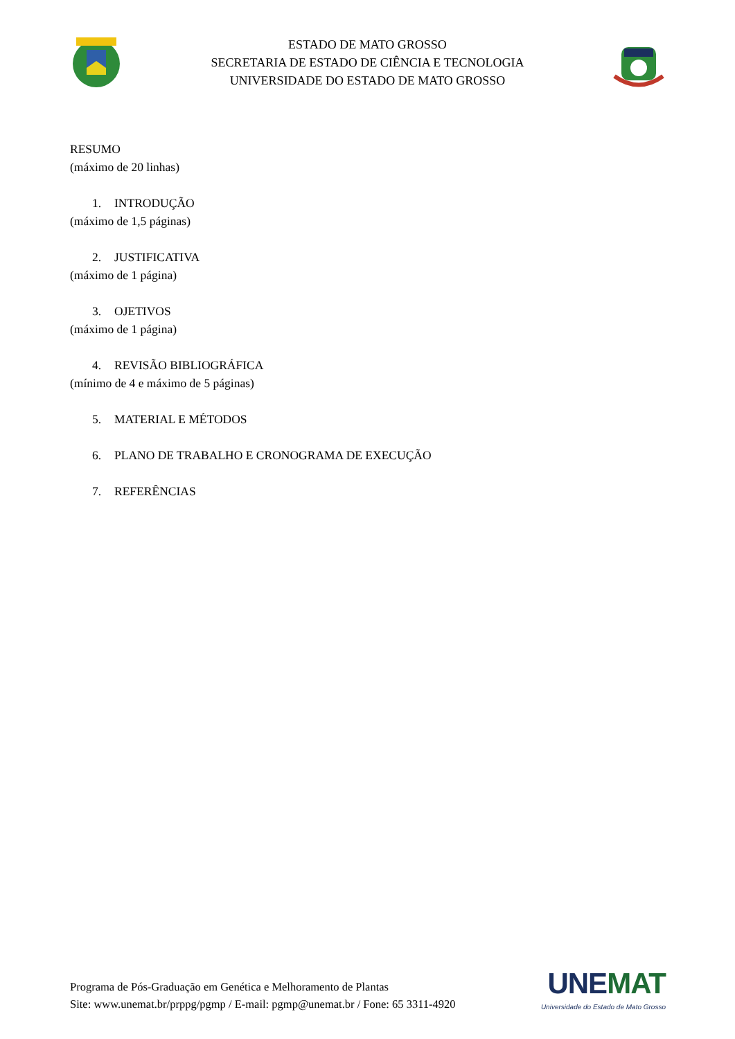ESTADO DE MATO GROSSO
SECRETARIA DE ESTADO DE CIÊNCIA E TECNOLOGIA
UNIVERSIDADE DO ESTADO DE MATO GROSSO
RESUMO
(máximo de 20 linhas)
1. INTRODUÇÃO
(máximo de 1,5 páginas)
2. JUSTIFICATIVA
(máximo de 1 página)
3. OJETIVOS
(máximo de 1 página)
4. REVISÃO BIBLIOGRÁFICA
(mínimo de 4 e máximo de 5 páginas)
5. MATERIAL E MÉTODOS
6. PLANO DE TRABALHO E CRONOGRAMA DE EXECUÇÃO
7. REFERÊNCIAS
Programa de Pós-Graduação em Genética e Melhoramento de Plantas
Site: www.unemat.br/prppg/pgmp / E-mail: pgmp@unemat.br / Fone: 65 3311-4920
UNEMAT
Universidade do Estado de Mato Grosso